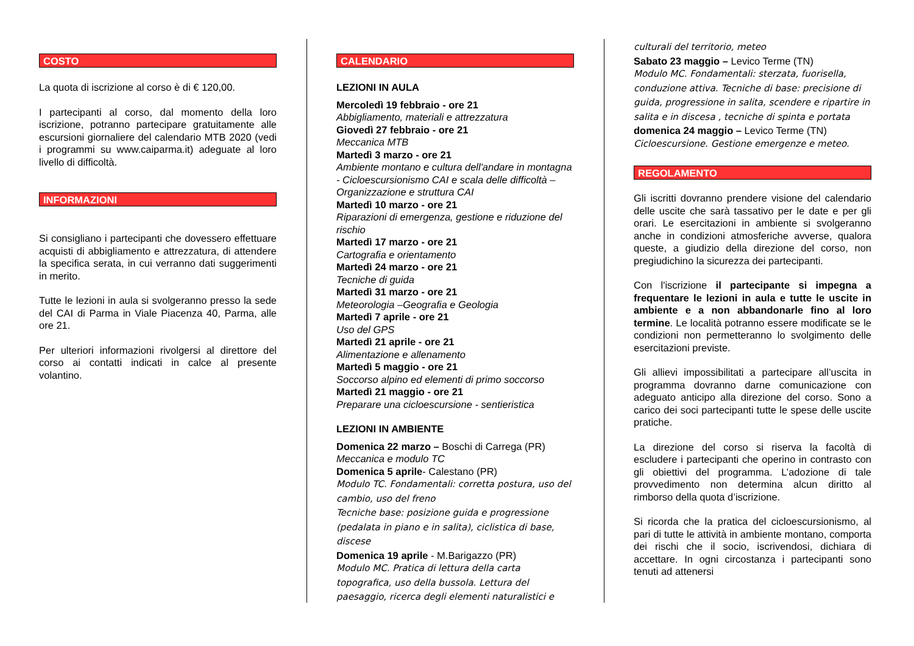COSTO
La quota di iscrizione al corso è di € 120,00.
I partecipanti al corso, dal momento della loro iscrizione, potranno partecipare gratuitamente alle escursioni giornaliere del calendario MTB 2020 (vedi i programmi su www.caiparma.it) adeguate al loro livello di difficoltà.
INFORMAZIONI
Si consigliano i partecipanti che dovessero effettuare acquisti di abbigliamento e attrezzatura, di attendere la specifica serata, in cui verranno dati suggerimenti in merito.
Tutte le lezioni in aula si svolgeranno presso la sede del CAI di Parma in Viale Piacenza 40, Parma, alle ore 21.
Per ulteriori informazioni rivolgersi al direttore del corso ai contatti indicati in calce al presente volantino.
CALENDARIO
LEZIONI IN AULA
Mercoledì 19 febbraio - ore 21
Abbigliamento, materiali e attrezzatura
Giovedì 27 febbraio - ore 21
Meccanica MTB
Martedì 3 marzo - ore 21
Ambiente montano e cultura dell'andare in montagna - Cicloescursionismo CAI e scala delle difficoltà – Organizzazione e struttura CAI
Martedì 10 marzo - ore 21
Riparazioni di emergenza, gestione e riduzione del rischio
Martedì 17 marzo - ore 21
Cartografia e orientamento
Martedì 24 marzo - ore 21
Tecniche di guida
Martedì 31 marzo - ore 21
Meteorologia –Geografia e Geologia
Martedì 7 aprile - ore 21
Uso del GPS
Martedì 21 aprile - ore 21
Alimentazione e allenamento
Martedì 5 maggio - ore 21
Soccorso alpino ed elementi di primo soccorso
Martedì 21 maggio - ore 21
Preparare una cicloescursione - sentieristica
LEZIONI IN AMBIENTE
Domenica 22 marzo – Boschi di Carrega (PR)
Meccanica e modulo TC
Domenica 5 aprile- Calestano (PR)
Modulo TC. Fondamentali: corretta postura, uso del cambio, uso del freno
Tecniche base: posizione guida e progressione (pedalata in piano e in salita), ciclistica di base, discese
Domenica 19 aprile - M.Barigazzo (PR)
Modulo MC. Pratica di lettura della carta topografica, uso della bussola. Lettura del paesaggio, ricerca degli elementi naturalistici e
culturali del territorio, meteo
Sabato 23 maggio – Levico Terme (TN)
Modulo MC. Fondamentali: sterzata, fuorisella, conduzione attiva. Tecniche di base: precisione di guida, progressione in salita, scendere e ripartire in salita e in discesa , tecniche di spinta e portata
domenica 24 maggio – Levico Terme (TN)
Cicloescursione. Gestione emergenze e meteo.
REGOLAMENTO
Gli iscritti dovranno prendere visione del calendario delle uscite che sarà tassativo per le date e per gli orari. Le esercitazioni in ambiente si svolgeranno anche in condizioni atmosferiche avverse, qualora queste, a giudizio della direzione del corso, non pregiudichino la sicurezza dei partecipanti.
Con l'iscrizione il partecipante si impegna a frequentare le lezioni in aula e tutte le uscite in ambiente e a non abbandonarle fino al loro termine. Le località potranno essere modificate se le condizioni non permetteranno lo svolgimento delle esercitazioni previste.
Gli allievi impossibilitati a partecipare all’uscita in programma dovranno darne comunicazione con adeguato anticipo alla direzione del corso. Sono a carico dei soci partecipanti tutte le spese delle uscite pratiche.
La direzione del corso si riserva la facoltà di escludere i partecipanti che operino in contrasto con gli obiettivi del programma. L’adozione di tale provvedimento non determina alcun diritto al rimborso della quota d’iscrizione.
Si ricorda che la pratica del cicloescursionismo, al pari di tutte le attività in ambiente montano, comporta dei rischi che il socio, iscrivendosi, dichiara di accettare. In ogni circostanza i partecipanti sono tenuti ad attenersi